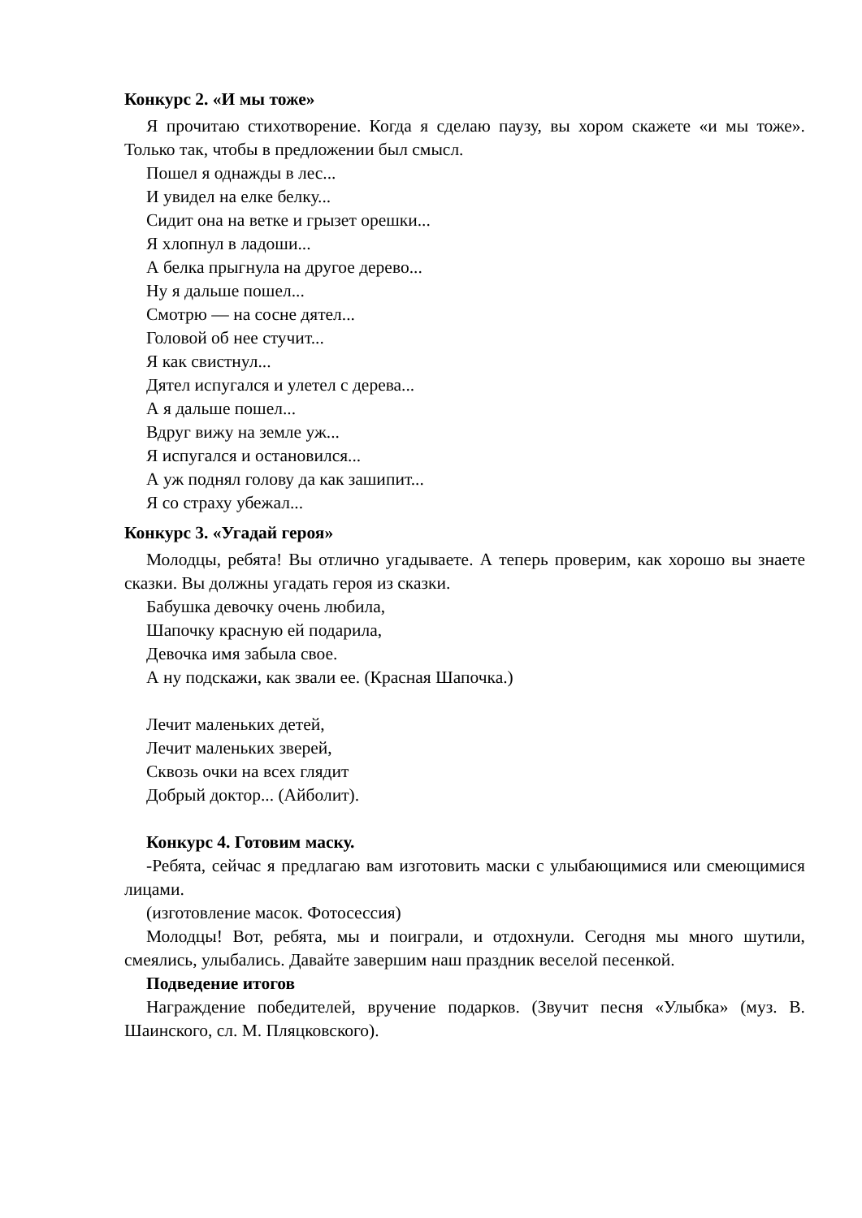Конкурс 2. «И мы тоже»
Я прочитаю стихотворение. Когда я сделаю паузу, вы хором скажете «и мы тоже». Только так, чтобы в предложении был смысл.
Пошел я однажды в лес...
И увидел на елке белку...
Сидит она на ветке и грызет орешки...
Я хлопнул в ладоши...
А белка прыгнула на другое дерево...
Ну я дальше пошел...
Смотрю — на сосне дятел...
Головой об нее стучит...
Я как свистнул...
Дятел испугался и улетел с дерева...
А я дальше пошел...
Вдруг вижу на земле уж...
Я испугался и остановился...
А уж поднял голову да как зашипит...
Я со страху убежал...
Конкурс 3. «Угадай героя»
Молодцы, ребята! Вы отлично угадываете. А теперь проверим, как хорошо вы знаете сказки. Вы должны угадать героя из сказки.
Бабушка девочку очень любила,
Шапочку красную ей подарила,
Девочка имя забыла свое.
А ну подскажи, как звали ее. (Красная Шапочка.)
Лечит маленьких детей,
Лечит маленьких зверей,
Сквозь очки на всех глядит
Добрый доктор... (Айболит).
Конкурс 4. Готовим маску.
-Ребята, сейчас я предлагаю вам изготовить маски с улыбающимися или смеющимися лицами.
(изготовление масок. Фотосессия)
Молодцы! Вот, ребята, мы и поиграли, и отдохнули. Сегодня мы много шутили, смеялись, улыбались. Давайте завершим наш праздник веселой песенкой.
Подведение итогов
Награждение победителей, вручение подарков. (Звучит песня «Улыбка» (муз. В. Шаинского, сл. М. Пляцковского).